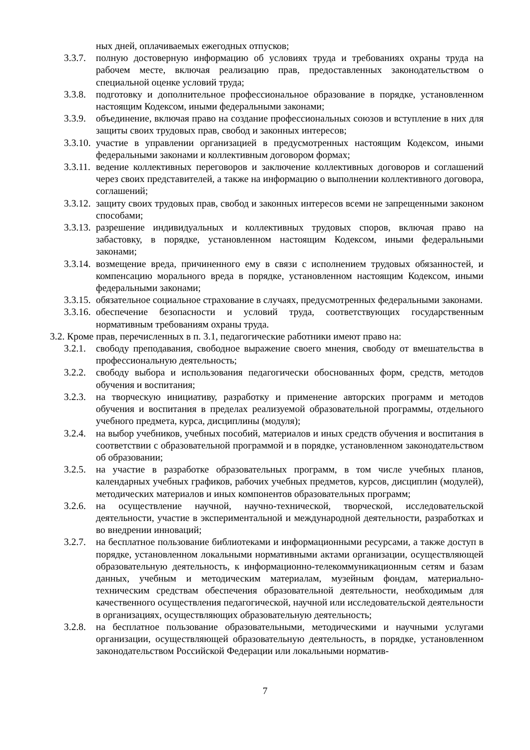ных дней, оплачиваемых ежегодных отпусков;
3.3.7.
полную достоверную информацию об условиях труда и требованиях охраны труда на рабочем месте, включая реализацию прав, предоставленных законодательством о специальной оценке условий труда;
3.3.8.
подготовку и дополнительное профессиональное образование в порядке, установленном настоящим Кодексом, иными федеральными законами;
3.3.9.
объединение, включая право на создание профессиональных союзов и вступление в них для защиты своих трудовых прав, свобод и законных интересов;
3.3.10.
участие в управлении организацией в предусмотренных настоящим Кодексом, иными федеральными законами и коллективным договором формах;
3.3.11.
ведение коллективных переговоров и заключение коллективных договоров и соглашений через своих представителей, а также на информацию о выполнении коллективного договора, соглашений;
3.3.12.
защиту своих трудовых прав, свобод и законных интересов всеми не запрещенными законом способами;
3.3.13.
разрешение индивидуальных и коллективных трудовых споров, включая право на забастовку, в порядке, установленном настоящим Кодексом, иными федеральными законами;
3.3.14.
возмещение вреда, причиненного ему в связи с исполнением трудовых обязанностей, и компенсацию морального вреда в порядке, установленном настоящим Кодексом, иными федеральными законами;
3.3.15.
обязательное социальное страхование в случаях, предусмотренных федеральными законами.
3.3.16.
обеспечение безопасности и условий труда, соответствующих государственным нормативным требованиям охраны труда.
3.2. Кроме прав, перечисленных в п. 3.1, педагогические работники имеют право на:
3.2.1.
свободу преподавания, свободное выражение своего мнения, свободу от вмешательства в профессиональную деятельность;
3.2.2.
свободу выбора и использования педагогически обоснованных форм, средств, методов обучения и воспитания;
3.2.3.
на творческую инициативу, разработку и применение авторских программ и методов обучения и воспитания в пределах реализуемой образовательной программы, отдельного учебного предмета, курса, дисциплины (модуля);
3.2.4.
на выбор учебников, учебных пособий, материалов и иных средств обучения и воспитания в соответствии с образовательной программой и в порядке, установленном законодательством об образовании;
3.2.5.
на участие в разработке образовательных программ, в том числе учебных планов, календарных учебных графиков, рабочих учебных предметов, курсов, дисциплин (модулей), методических материалов и иных компонентов образовательных программ;
3.2.6.
на осуществление научной, научно-технической, творческой, исследовательской деятельности, участие в экспериментальной и международной деятельности, разработках и во внедрении инноваций;
3.2.7.
на бесплатное пользование библиотеками и информационными ресурсами, а также доступ в порядке, установленном локальными нормативными актами организации, осуществляющей образовательную деятельность, к информационно-телекоммуникационным сетям и базам данных, учебным и методическим материалам, музейным фондам, материально-техническим средствам обеспечения образовательной деятельности, необходимым для качественного осуществления педагогической, научной или исследовательской деятельности в организациях, осуществляющих образовательную деятельность;
3.2.8.
на бесплатное пользование образовательными, методическими и научными услугами организации, осуществляющей образовательную деятельность, в порядке, установленном законодательством Российской Федерации или локальными норматив-
7